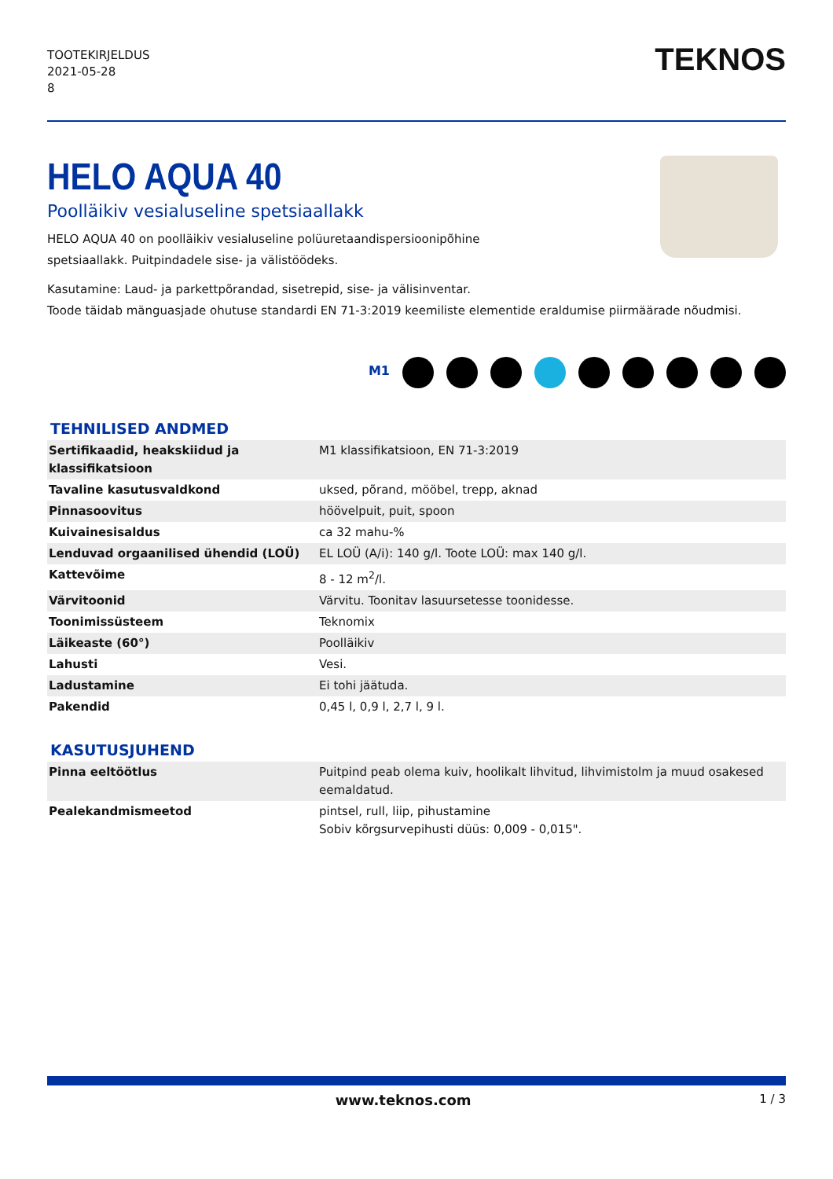TOOTEKIRJELDUS
2021-05-28
8
TEKNOS
HELO AQUA 40
Poolläikiv vesialuseline spetsiaallakk
HELO AQUA 40 on poolläikiv vesialuseline polüuretaandispersioonipõhine
spetsiaallakk. Puitpindadele sise- ja välistöödeks.
Kasutamine: Laud- ja parkettpõrandad, sisetrepid, sise- ja välisinventar.
Toode täidab mänguasjade ohutuse standardi EN 71-3:2019 keemiliste elementide eraldumise piirmäärade nõudmisi.
M1
TEHNILISED ANDMED
| Sertifikaadid, heakskiidud ja klassifikatsioon | M1 klassifikatsioon, EN 71-3:2019 |
| Tavaline kasutusvaldkond | uksed, põrand, mööbel, trepp, aknad |
| Pinnasoovitus | höövelpuit, puit, spoon |
| Kuivainesisaldus | ca 32 mahu-% |
| Lenduvad orgaanilised ühendid (LOÜ) | EL LOÜ (A/i): 140 g/l. Toote LOÜ: max 140 g/l. |
| Kattevõime | 8 - 12 m<sup>2</sup>/l. |
| Värvitoonid | Värvitu. Toonitav lasuursetesse toonidesse. |
| Toonimissüsteem | Teknomix |
| Läikeaste (60°) | Poolläikiv |
| Lahusti | Vesi. |
| Ladustamine | Ei tohi jäätuda. |
| Pakendid | 0,45 l, 0,9 l, 2,7 l, 9 l. |
KASUTUSJUHEND
| Pinna eeltöötlus | Puitpind peab olema kuiv, hoolikalt lihvitud, lihvimistolm ja muud osakesed eemaldatud. |
| Pealekandmismeetod | pintsel, rull, liip, pihustamine Sobiv kõrgsurvepihusti düüs: 0,009 - 0,015". |
www.teknos.com 1 / 3